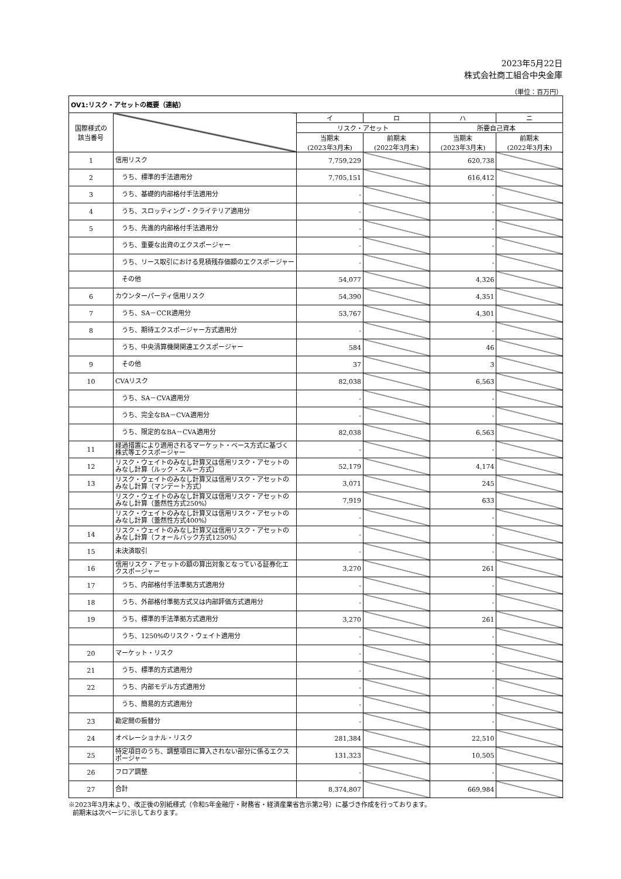2023年5月22日
株式会社商工組合中央金庫
（単位：百万円）
| OV1:リスク・アセットの概要（連結） | | | | | |
| --- | --- | --- | --- | --- | --- |
| 国際様式の 該当番号 | | イ | ロ | ハ | ニ |
| | | リスク・アセット | | 所要自己資本 | |
| | | 当期末 (2023年3月末) | 前期末 (2022年3月末) | 当期末 (2023年3月末) | 前期末 (2022年3月末) |
| 1 | 信用リスク | 7,759,229 | | 620,738 | |
| 2 | うち、標準的手法適用分 | 7,705,151 | | 616,412 | |
| 3 | うち、基礎的内部格付手法適用分 | - | | - | |
| 4 | うち、スロッティング・クライテリア適用分 | - | | - | |
| 5 | うち、先進的内部格付手法適用分 | - | | - | |
| | うち、重要な出資のエクスポージャー | - | | - | |
| | うち、リース取引における見積残存価額のエクスポージャー | - | | - | |
| | その他 | 54,077 | | 4,326 | |
| 6 | カウンターパーティ信用リスク | 54,390 | | 4,351 | |
| 7 | うち、SA－CCR適用分 | 53,767 | | 4,301 | |
| 8 | うち、期待エクスポージャー方式適用分 | - | | - | |
| | うち、中央清算機関関連エクスポージャー | 584 | | 46 | |
| 9 | その他 | 37 | | 3 | |
| 10 | CVAリスク | 82,038 | | 6,563 | |
| | うち、SA－CVA適用分 | - | | - | |
| | うち、完全なBA－CVA適用分 | - | | - | |
| | うち、限定的なBA－CVA適用分 | 82,038 | | 6,563 | |
| 11 | 経過措置により適用されるマーケット・ベース方式に基づく株式等エクスポージャー | - | | - | |
| 12 | リスク・ウェイトのみなし計算又は信用リスク・アセットのみなし計算（ルック・スルー方式） | 52,179 | | 4,174 | |
| 13 | リスク・ウェイトのみなし計算又は信用リスク・アセットのみなし計算（マンデート方式） | 3,071 | | 245 | |
| | リスク・ウェイトのみなし計算又は信用リスク・アセットのみなし計算（蓋然性方式250%） | 7,919 | | 633 | |
| | リスク・ウェイトのみなし計算又は信用リスク・アセットのみなし計算（蓋然性方式400%） | - | | - | |
| 14 | リスク・ウェイトのみなし計算又は信用リスク・アセットのみなし計算（フォールバック方式1250%） | - | | - | |
| 15 | 未決済取引 | - | | - | |
| 16 | 信用リスク・アセットの額の算出対象となっている証券化エクスポージャー | 3,270 | | 261 | |
| 17 | うち、内部格付手法準拠方式適用分 | - | | - | |
| 18 | うち、外部格付準拠方式又は内部評価方式適用分 | - | | - | |
| 19 | うち、標準的手法準拠方式適用分 | 3,270 | | 261 | |
| | うち、1250%のリスク・ウェイト適用分 | - | | - | |
| 20 | マーケット・リスク | - | | - | |
| 21 | うち、標準的方式適用分 | - | | - | |
| 22 | うち、内部モデル方式適用分 | - | | - | |
| | うち、簡易的方式適用分 | - | | - | |
| 23 | 勘定間の振替分 | - | | - | |
| 24 | オペレーショナル・リスク | 281,384 | | 22,510 | |
| 25 | 特定項目のうち、調整項目に算入されない部分に係るエクスポージャー | 131,323 | | 10,505 | |
| 26 | フロア調整 | - | | - | |
| 27 | 合計 | 8,374,807 | | 669,984 | |
※2023年3月末より、改正後の別紙様式（令和5年金融庁・財務省・経済産業省告示第2号）に基づき作成を行っております。
前期末は次ページに示しております。